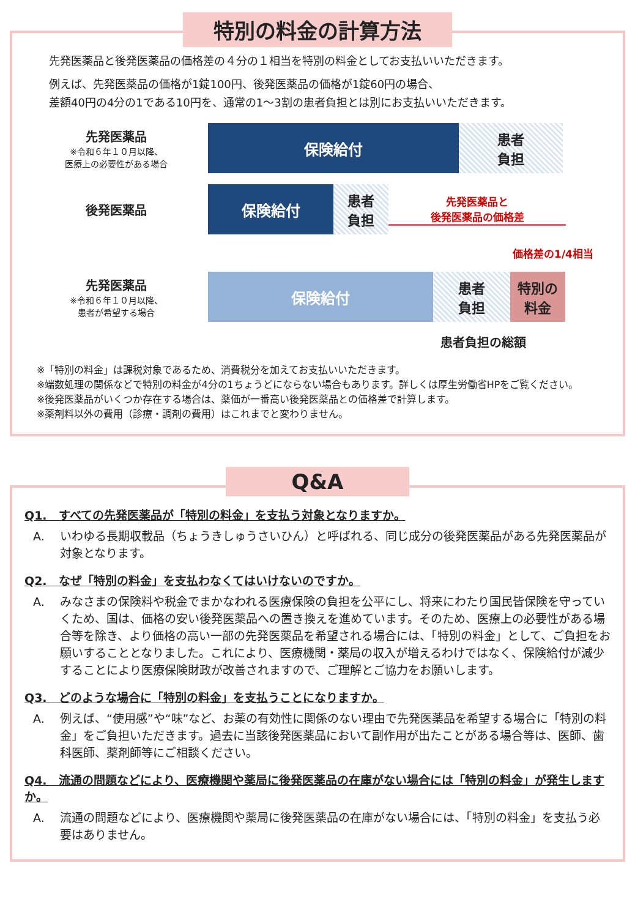特別の料金の計算方法
先発医薬品と後発医薬品の価格差の４分の１相当を特別の料金としてお支払いいただきます。
例えば、先発医薬品の価格が1錠100円、後発医薬品の価格が1錠60円の場合、
差額40円の4分の1である10円を、通常の1～3割の患者負担とは別にお支払いいただきます。
先発医薬品
※令和６年１０月以降、
医療上の必要性がある場合
保険給付 患者
負担
後発医薬品
保険給付 患者
負担
先発医薬品と
後発医薬品の価格差
価格差の1/4相当
先発医薬品
※令和６年１０月以降、
患者が希望する場合
保険給付 患者
負担
特別の
料金
患者負担の総額
※「特別の料金」は課税対象であるため、消費税分を加えてお支払いいただきます。
※端数処理の関係などで特別の料金が4分の1ちょうどにならない場合もあります。詳しくは厚生労働省HPをご覧ください。
※後発医薬品がいくつか存在する場合は、薬価が一番高い後発医薬品との価格差で計算します。
※薬剤料以外の費用（診療・調剤の費用）はこれまでと変わりません。
Q&A
Q1.　すべての先発医薬品が「特別の料金」を支払う対象となりますか。
A. いわゆる長期収載品（ちょうきしゅうさいひん）と呼ばれる、同じ成分の後発医薬品がある先発医薬品が対象となります。
Q2.　なぜ「特別の料金」を支払わなくてはいけないのですか。
A. みなさまの保険料や税金でまかなわれる医療保険の負担を公平にし、将来にわたり国民皆保険を守っていくため、国は、価格の安い後発医薬品への置き換えを進めています。そのため、医療上の必要性がある場合等を除き、より価格の高い一部の先発医薬品を希望される場合には、「特別の料金」として、ご負担をお願いすることとなりました。これにより、医療機関・薬局の収入が増えるわけではなく、保険給付が減少することにより医療保険財政が改善されますので、ご理解とご協力をお願いします。
Q3.　どのような場合に「特別の料金」を支払うことになりますか。
A. 例えば、“使用感”や“味”など、お薬の有効性に関係のない理由で先発医薬品を希望する場合に「特別の料金」をご負担いただきます。過去に当該後発医薬品において副作用が出たことがある場合等は、医師、歯科医師、薬剤師等にご相談ください。
Q4.　流通の問題などにより、医療機関や薬局に後発医薬品の在庫がない場合には「特別の料金」が発生しますか。
A. 流通の問題などにより、医療機関や薬局に後発医薬品の在庫がない場合には、「特別の料金」を支払う必要はありません。